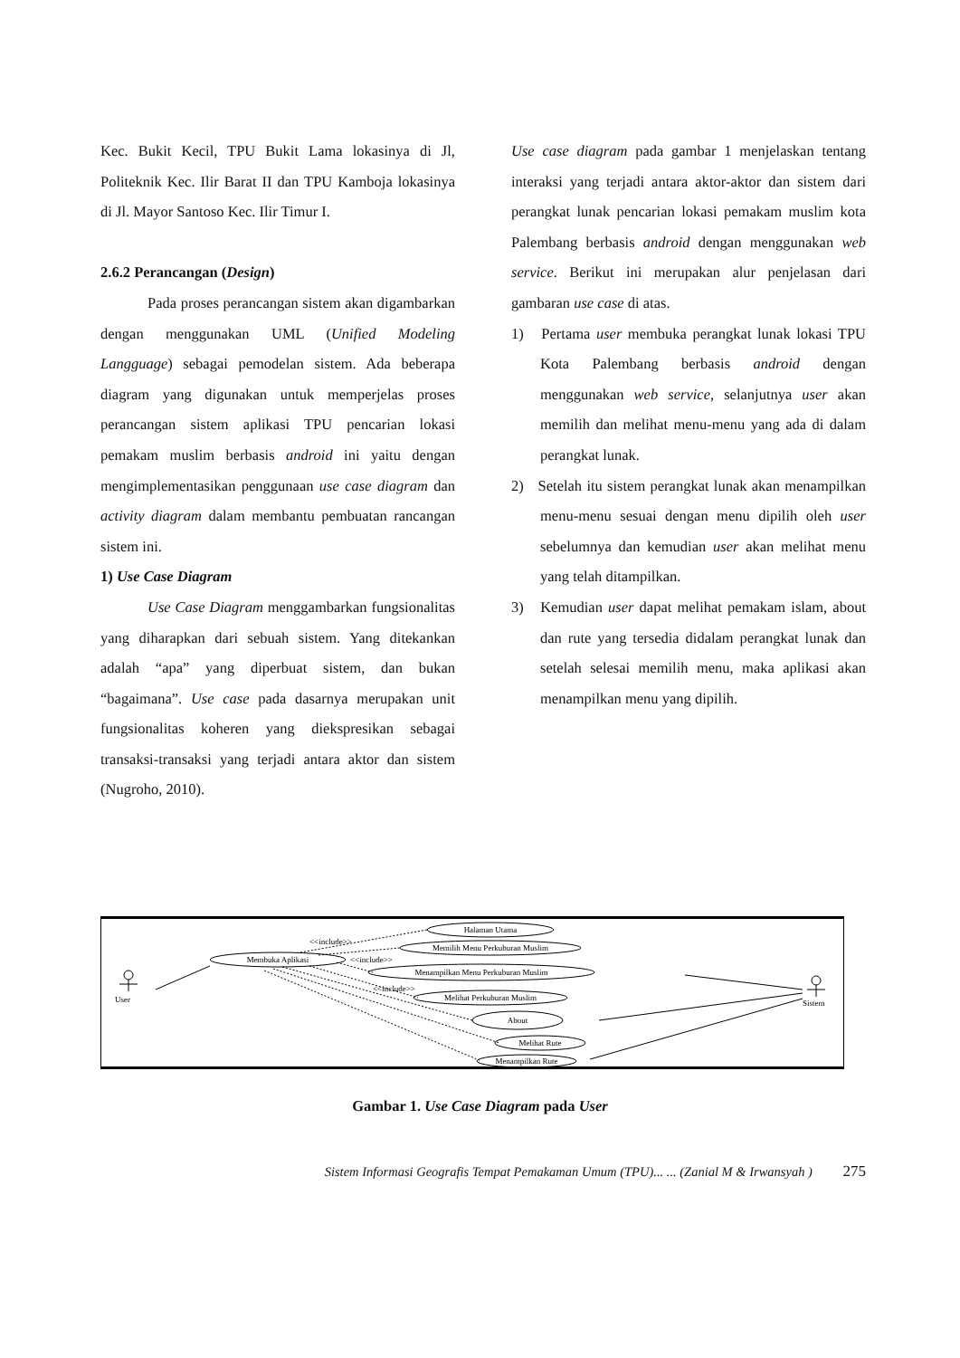Kec. Bukit Kecil, TPU Bukit Lama lokasinya di Jl, Politeknik Kec. Ilir Barat II dan TPU Kamboja lokasinya di Jl. Mayor Santoso Kec. Ilir Timur I.
2.6.2 Perancangan (Design)
Pada proses perancangan sistem akan digambarkan dengan menggunakan UML (Unified Modeling Langguage) sebagai pemodelan sistem. Ada beberapa diagram yang digunakan untuk memperjelas proses perancangan sistem aplikasi TPU pencarian lokasi pemakam muslim berbasis android ini yaitu dengan mengimplementasikan penggunaan use case diagram dan activity diagram dalam membantu pembuatan rancangan sistem ini.
1) Use Case Diagram
Use Case Diagram menggambarkan fungsionalitas yang diharapkan dari sebuah sistem. Yang ditekankan adalah “apa” yang diperbuat sistem, dan bukan “bagaimana”. Use case pada dasarnya merupakan unit fungsionalitas koheren yang diekspresikan sebagai transaksi-transaksi yang terjadi antara aktor dan sistem (Nugroho, 2010).
Use case diagram pada gambar 1 menjelaskan tentang interaksi yang terjadi antara aktor-aktor dan sistem dari perangkat lunak pencarian lokasi pemakam muslim kota Palembang berbasis android dengan menggunakan web service. Berikut ini merupakan alur penjelasan dari gambaran use case di atas.
1) Pertama user membuka perangkat lunak lokasi TPU Kota Palembang berbasis android dengan menggunakan web service, selanjutnya user akan memilih dan melihat menu-menu yang ada di dalam perangkat lunak.
2) Setelah itu sistem perangkat lunak akan menampilkan menu-menu sesuai dengan menu dipilih oleh user sebelumnya dan kemudian user akan melihat menu yang telah ditampilkan.
3) Kemudian user dapat melihat pemakam islam, about dan rute yang tersedia didalam perangkat lunak dan setelah selesai memilih menu, maka aplikasi akan menampilkan menu yang dipilih.
Membuka Aplikasi
Halaman Utama
Memilih Menu Perkuburan Muslim
Menampilkan Menu Perkuburan Muslim
Melihat Perkuburan Muslim
About
Melihat Rute
Menampilkan Rute
User
Sistem
<<include>>
<<include>>
<<include>>
Gambar 1. Use Case Diagram pada User
Sistem Informasi Geografis Tempat Pemakaman Umum (TPU)... ... (Zanial M & Irwansyah ) 275